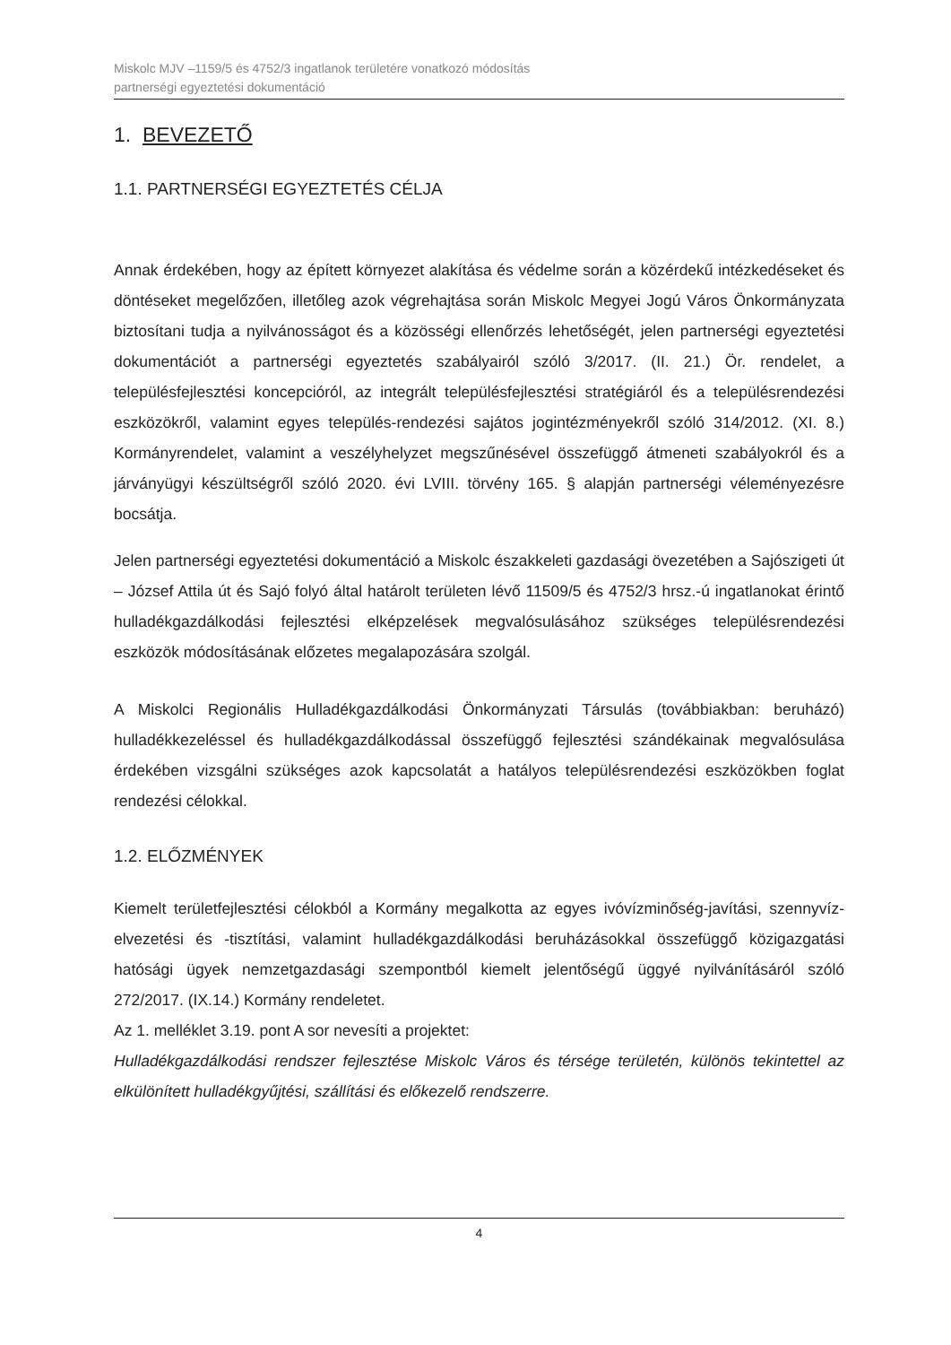Miskolc MJV –1159/5 és 4752/3 ingatlanok területére vonatkozó módosítás
partnerségi egyeztetési dokumentáció
1. BEVEZETŐ
1.1. PARTNERSÉGI EGYEZTETÉS CÉLJA
Annak érdekében, hogy az épített környezet alakítása és védelme során a közérdekű intézkedéseket és döntéseket megelőzően, illetőleg azok végrehajtása során Miskolc Megyei Jogú Város Önkormányzata biztosítani tudja a nyilvánosságot és a közösségi ellenőrzés lehetőségét, jelen partnerségi egyeztetési dokumentációt a partnerségi egyeztetés szabályairól szóló 3/2017. (II. 21.) Ör. rendelet, a településfejlesztési koncepcióról, az integrált településfejlesztési stratégiáról és a településrendezési eszközökről, valamint egyes település-rendezési sajátos jogintézményekről szóló 314/2012. (XI. 8.) Kormányrendelet, valamint a veszélyhelyzet megszűnésével összefüggő átmeneti szabályokról és a járványügyi készültségről szóló 2020. évi LVIII. törvény 165. § alapján partnerségi véleményezésre bocsátja.
Jelen partnerségi egyeztetési dokumentáció a Miskolc északkeleti gazdasági övezetében a Sajószigeti út – József Attila út és Sajó folyó által határolt területen lévő 11509/5 és 4752/3 hrsz.-ú ingatlanokat érintő hulladékgazdálkodási fejlesztési elképzelések megvalósulásához szükséges településrendezési eszközök módosításának előzetes megalapozására szolgál.
A Miskolci Regionális Hulladékgazdálkodási Önkormányzati Társulás (továbbiakban: beruházó) hulladékkezeléssel és hulladékgazdálkodással összefüggő fejlesztési szándékainak megvalósulása érdekében vizsgálni szükséges azok kapcsolatát a hatályos településrendezési eszközökben foglat rendezési célokkal.
1.2. ELŐZMÉNYEK
Kiemelt területfejlesztési célokból a Kormány megalkotta az egyes ivóvízminőség-javítási, szennyvíz-elvezetési és -tisztítási, valamint hulladékgazdálkodási beruházásokkal összefüggő közigazgatási hatósági ügyek nemzetgazdasági szempontból kiemelt jelentőségű üggyé nyilvánításáról szóló 272/2017. (IX.14.) Kormány rendeletet.
Az 1. melléklet 3.19. pont A sor nevesíti a projektet:
Hulladékgazdálkodási rendszer fejlesztése Miskolc Város és térsége területén, különös tekintettel az elkülönített hulladékgyűjtési, szállítási és előkezelő rendszerre.
4